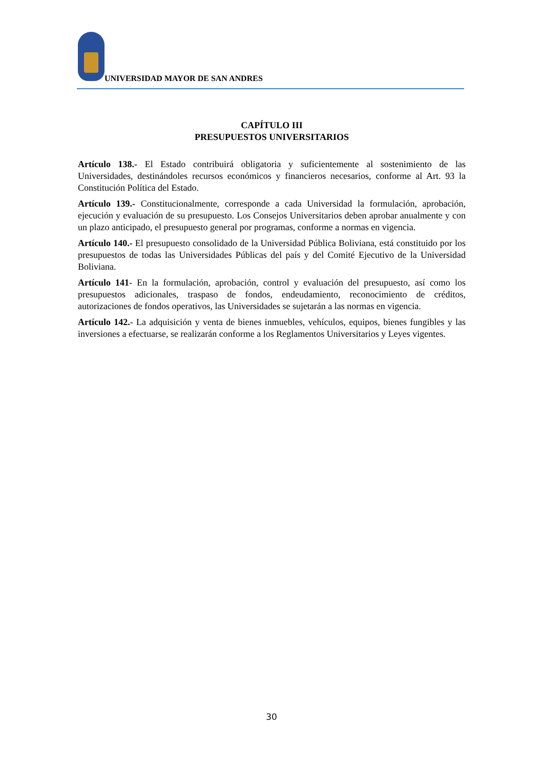UNIVERSIDAD MAYOR DE SAN ANDRES
CAPÍTULO III
PRESUPUESTOS UNIVERSITARIOS
Artículo 138.- El Estado contribuirá obligatoria y suficientemente al sostenimiento de las Universidades, destinándoles recursos económicos y financieros necesarios, conforme al Art. 93 la Constitución Política del Estado.
Artículo 139.- Constitucionalmente, corresponde a cada Universidad la formulación, aprobación, ejecución y evaluación de su presupuesto. Los Consejos Universitarios deben aprobar anualmente y con un plazo anticipado, el presupuesto general por programas, conforme a normas en vigencia.
Artículo 140.- El presupuesto consolidado de la Universidad Pública Boliviana, está constituido por los presupuestos de todas las Universidades Públicas del país y del Comité Ejecutivo de la Universidad Boliviana.
Artículo 141- En la formulación, aprobación, control y evaluación del presupuesto, así como los presupuestos adicionales, traspaso de fondos, endeudamiento, reconocimiento de créditos, autorizaciones de fondos operativos, las Universidades se sujetarán a las normas en vigencia.
Artículo 142.- La adquisición y venta de bienes inmuebles, vehículos, equipos, bienes fungibles y las inversiones a efectuarse, se realizarán conforme a los Reglamentos Universitarios y Leyes vigentes.
30